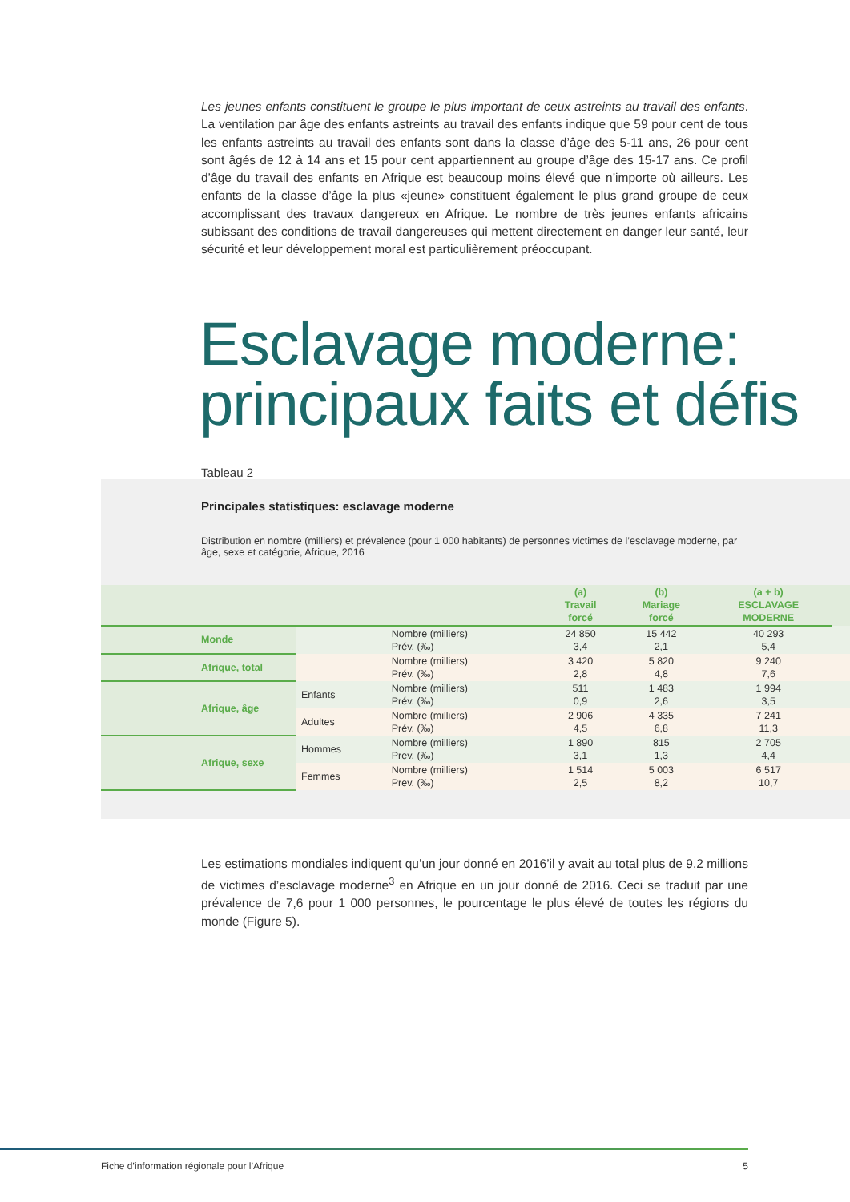Les jeunes enfants constituent le groupe le plus important de ceux astreints au travail des enfants. La ventilation par âge des enfants astreints au travail des enfants indique que 59 pour cent de tous les enfants astreints au travail des enfants sont dans la classe d’âge des 5-11 ans, 26 pour cent sont âgés de 12 à 14 ans et 15 pour cent appartiennent au groupe d’âge des 15-17 ans. Ce profil d’âge du travail des enfants en Afrique est beaucoup moins élevé que n’importe où ailleurs. Les enfants de la classe d’âge la plus «jeune» constituent également le plus grand groupe de ceux accomplissant des travaux dangereux en Afrique. Le nombre de très jeunes enfants africains subissant des conditions de travail dangereuses qui mettent directement en danger leur santé, leur sécurité et leur développement moral est particulièrement préoccupant.
Esclavage moderne: principaux faits et défis
Tableau 2
Principales statistiques: esclavage moderne
Distribution en nombre (milliers) et prévalence (pour 1 000 habitants) de personnes victimes de l’esclavage moderne, par âge, sexe et catégorie, Afrique, 2016
| | | | (a) Travail forcé | (b) Mariage forcé | (a + b) ESCLAVAGE MODERNE | |
| --- | --- | --- | --- | --- | --- | --- |
| Monde | | Nombre (milliers) Prév. (‰) | 24 850 3,4 | 15 442 2,1 | 40 293 5,4 | |
| Afrique, total | | Nombre (milliers) Prév. (‰) | 3 420 2,8 | 5 820 4,8 | 9 240 7,6 | |
| Afrique, âge | Enfants | Nombre (milliers) Prév. (‰) | 511 0,9 | 1 483 2,6 | 1 994 3,5 | |
| | Adultes | Nombre (milliers) Prév. (‰) | 2 906 4,5 | 4 335 6,8 | 7 241 11,3 | |
| Afrique, sexe | Hommes | Nombre (milliers) Prev. (‰) | 1 890 3,1 | 815 1,3 | 2 705 4,4 | |
| | Femmes | Nombre (milliers) Prev. (‰) | 1 514 2,5 | 5 003 8,2 | 6 517 10,7 | |
Les estimations mondiales indiquent qu’un jour donné en 2016’il y avait au total plus de 9,2 millions de victimes d’esclavage moderne<sup>3</sup> en Afrique en un jour donné de 2016. Ceci se traduit par une prévalence de 7,6 pour 1 000 personnes, le pourcentage le plus élevé de toutes les régions du monde (Figure 5).
Fiche d’information régionale pour l’Afrique 5